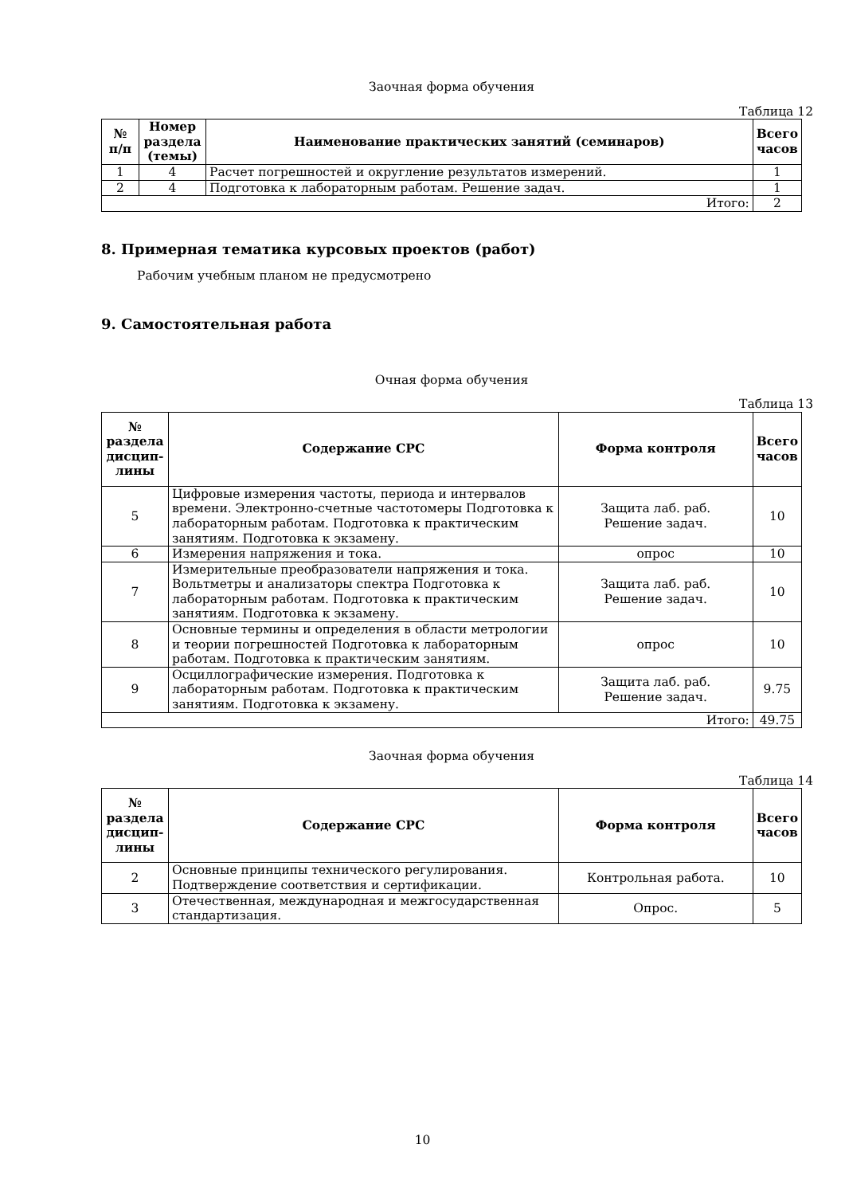Заочная форма обучения
Таблица 12
| № п/п | Номер раздела (темы) | Наименование практических занятий (семинаров) | Всего часов |
| --- | --- | --- | --- |
| 1 | 4 | Расчет погрешностей и округление результатов измерений. | 1 |
| 2 | 4 | Подготовка к лабораторным работам. Решение задач. | 1 |
| Итого: | | | 2 |
8. Примерная тематика курсовых проектов (работ)
Рабочим учебным планом не предусмотрено
9. Самостоятельная работа
Очная форма обучения
Таблица 13
| № раздела дисцип-лины | Содержание СРС | Форма контроля | Всего часов |
| --- | --- | --- | --- |
| 5 | Цифровые измерения частоты, периода и интервалов времени. Электронно-счетные частотомеры Подготовка к лабораторным работам. Подготовка к практическим занятиям. Подготовка к экзамену. | Защита лаб. раб. Решение задач. | 10 |
| 6 | Измерения напряжения и тока. | опрос | 10 |
| 7 | Измерительные преобразователи напряжения и тока. Вольтметры и анализаторы спектра Подготовка к лабораторным работам. Подготовка к практическим занятиям. Подготовка к экзамену. | Защита лаб. раб. Решение задач. | 10 |
| 8 | Основные термины и определения в области метрологии и теории погрешностей Подготовка к лабораторным работам. Подготовка к практическим занятиям. | опрос | 10 |
| 9 | Осциллографические измерения. Подготовка к лабораторным работам. Подготовка к практическим занятиям. Подготовка к экзамену. | Защита лаб. раб. Решение задач. | 9.75 |
| Итого: | | | 49.75 |
Заочная форма обучения
Таблица 14
| № раздела дисцип-лины | Содержание СРС | Форма контроля | Всего часов |
| --- | --- | --- | --- |
| 2 | Основные принципы технического регулирования. Подтверждение соответствия и сертификации. | Контрольная работа. | 10 |
| 3 | Отечественная, международная и межгосударственная стандартизация. | Опрос. | 5 |
10